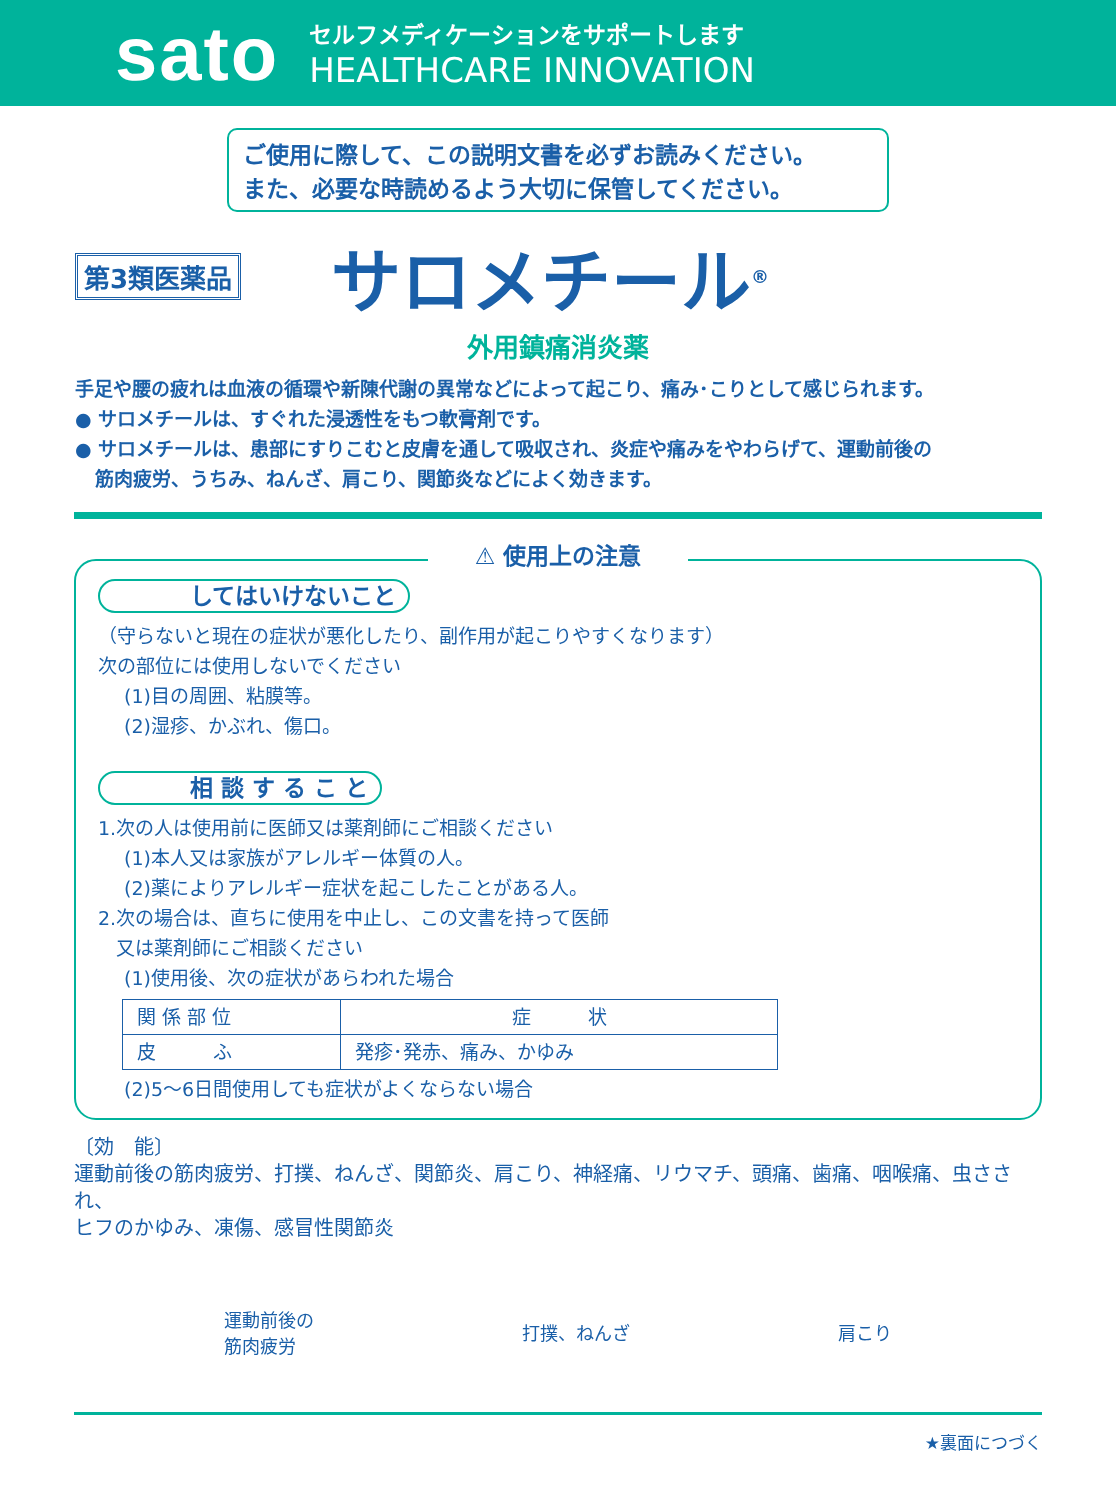sato
セルフメディケーションをサポートします
HEALTHCARE INNOVATION
ご使用に際して、この説明文書を必ずお読みください。
また、必要な時読めるよう大切に保管してください。
第3類医薬品 サロメチール<sup>®</sup>
外用鎮痛消炎薬
手足や腰の疲れは血液の循環や新陳代謝の異常などによって起こり、痛み･こりとして感じられます。
● サロメチールは、すぐれた浸透性をもつ軟膏剤です。
● サロメチールは、患部にすりこむと皮膚を通して吸収され、炎症や痛みをやわらげて、運動前後の
筋肉疲労、うちみ、ねんざ、肩こり、関節炎などによく効きます。
⚠ 使用上の注意
してはいけないこと
（守らないと現在の症状が悪化したり、副作用が起こりやすくなります）
次の部位には使用しないでください
(1)目の周囲、粘膜等。
(2)湿疹、かぶれ、傷口。
相 談 す る こ と
1.次の人は使用前に医師又は薬剤師にご相談ください
(1)本人又は家族がアレルギー体質の人。
(2)薬によりアレルギー症状を起こしたことがある人。
2.次の場合は、直ちに使用を中止し、この文書を持って医師
又は薬剤師にご相談ください
(1)使用後、次の症状があらわれた場合
| 関 係 部 位 | 症 状 |
| --- | --- |
| 皮 ふ | 発疹･発赤、痛み、かゆみ |
(2)5〜6日間使用しても症状がよくならない場合
〔効　能〕
運動前後の筋肉疲労、打撲、ねんざ、関節炎、肩こり、神経痛、リウマチ、頭痛、歯痛、咽喉痛、虫さされ、
ヒフのかゆみ、凍傷、感冒性関節炎
運動前後の
筋肉疲労 打撲、ねんざ 肩こり
★裏面につづく